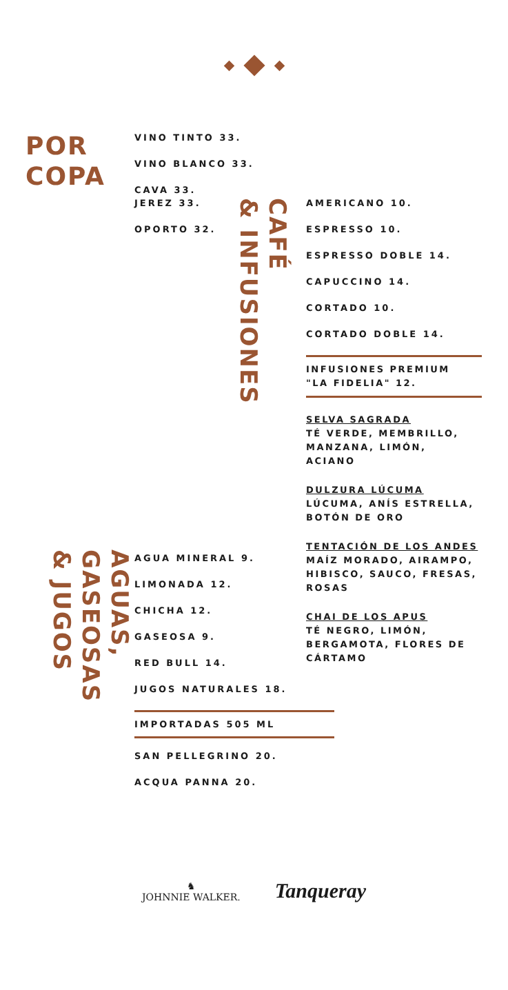POR
COPA
VINO TINTO 33.
VINO BLANCO 33.
CAVA 33.
JEREZ 33.
OPORTO 32.
CAFÉ
& INFUSIONES
AMERICANO 10.
ESPRESSO 10.
ESPRESSO DOBLE 14.
CAPUCCINO 14.
CORTADO 10.
CORTADO DOBLE 14.
INFUSIONES PREMIUM
"LA FIDELIA" 12.
SELVA SAGRADA
TÉ VERDE, MEMBRILLO,
MANZANA, LIMÓN,
ACIANO
DULZURA LÚCUMA
LÚCUMA, ANÍS ESTRELLA,
BOTÓN DE ORO
TENTACIÓN DE LOS ANDES
MAÍZ MORADO, AIRAMPO,
HIBISCO, SAUCO, FRESAS,
ROSAS
CHAI DE LOS APUS
TÉ NEGRO, LIMÓN,
BERGAMOTA, FLORES DE
CÁRTAMO
AGUAS,
GASEOSAS
& JUGOS
AGUA MINERAL 9.
LIMONADA 12.
CHICHA 12.
GASEOSA 9.
RED BULL 14.
JUGOS NATURALES 18.
IMPORTADAS 505 ML
SAN PELLEGRINO 20.
ACQUA PANNA 20.
♞
JOHNNIE WALKER.
Tanqueray